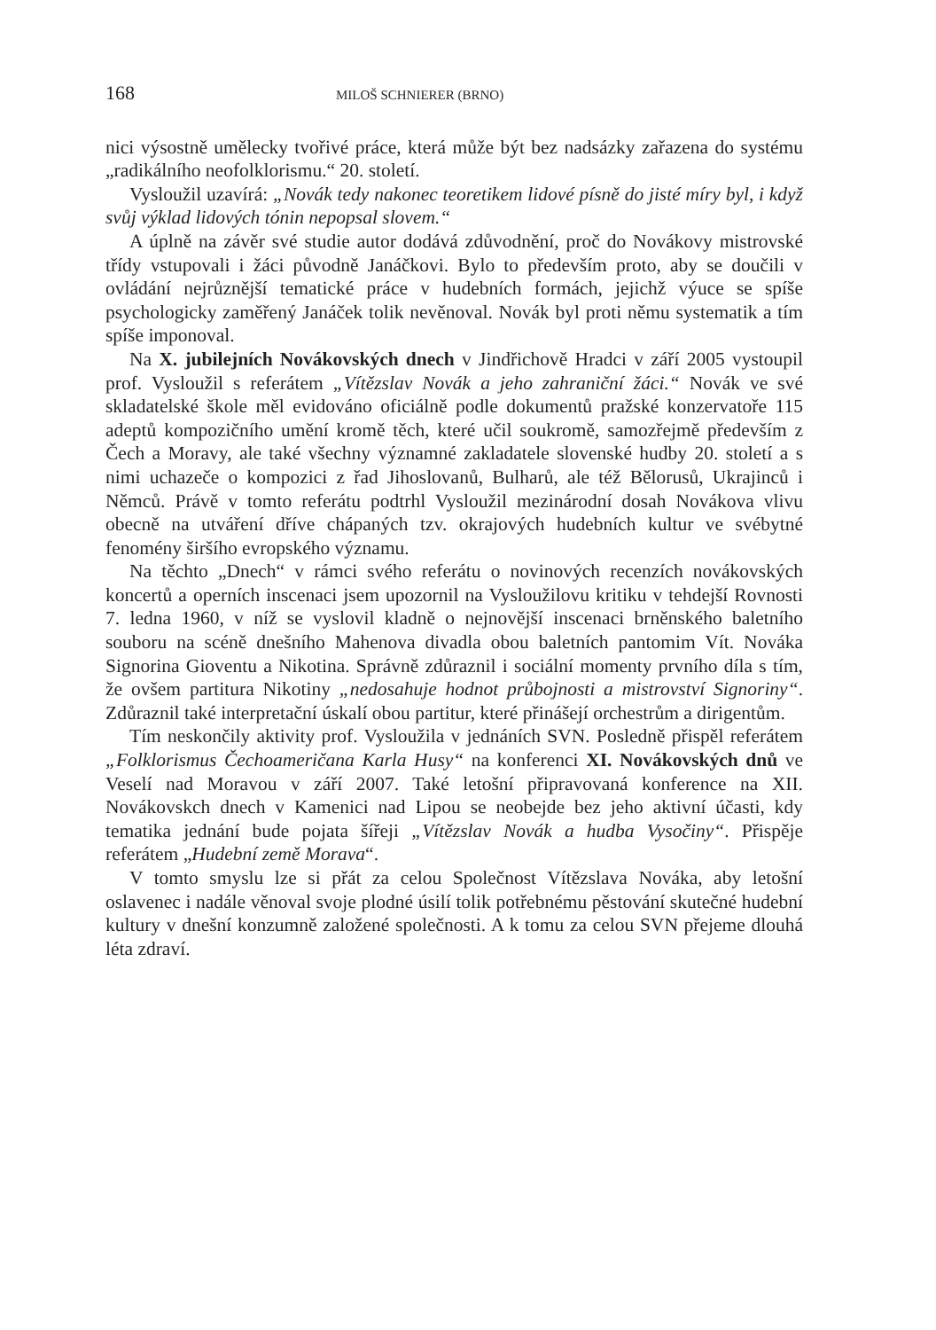168 MILOŠ SCHNIERER (BRNO)
nici výsostně umělecky tvořivé práce, která může být bez nadsázky zařazena do systému „radikálního neofolklorismu.“ 20. století.
Vysloužil uzavírá: „Novák tedy nakonec teoretikem lidové písně do jisté míry byl, i když svůj výklad lidových tónin nepopsal slovem.“
A úplně na závěr své studie autor dodává zdůvodnění, proč do Novákovy mistrovské třídy vstupovali i žáci původně Janáčkovi. Bylo to především proto, aby se doučili v ovládání nejrůznější tematické práce v hudebních formách, jejichž výuce se spíše psychologicky zaměřený Janáček tolik nevěnoval. Novák byl proti němu systematik a tím spíše imponoval.
Na X. jubilejních Novákovských dnech v Jindřichově Hradci v září 2005 vystoupil prof. Vysloužil s referátem „Vítězslav Novák a jeho zahraniční žáci.“ Novák ve své skladatelské škole měl evidováno oficiálně podle dokumentů pražské konzervatoře 115 adeptů kompozičního umění kromě těch, které učil soukromě, samozřejmě především z Čech a Moravy, ale také všechny významné zakladatele slovenské hudby 20. století a s nimi uchazeče o kompozici z řad Jihoslovanů, Bulharů, ale též Bělorusů, Ukrajinců i Němců. Právě v tomto referátu podtrhl Vysloužil mezinárodní dosah Novákova vlivu obecně na utváření dříve chápaných tzv. okrajových hudebních kultur ve svébytné fenomény širšího evropského významu.
Na těchto „Dnech“ v rámci svého referátu o novinových recenzích novákovských koncertů a operních inscenaci jsem upozornil na Vysloužilovu kritiku v tehdejší Rovnosti 7. ledna 1960, v níž se vyslovil kladně o nejnovější inscenaci brněnského baletního souboru na scéně dnešního Mahenova divadla obou baletních pantomim Vít. Nováka Signorina Gioventu a Nikotina. Správně zdůraznil i sociální momenty prvního díla s tím, že ovšem partitura Nikotiny „nedosahuje hodnot průbojnosti a mistrovství Signoriny“. Zdůraznil také interpretační úskalí obou partitur, které přinášejí orchestrům a dirigentům.
Tím neskončily aktivity prof. Vysloužila v jednáních SVN. Posledně přispěl referátem „Folklorismus Čechoameričana Karla Husy“ na konferenci XI. Novákovských dnů ve Veselí nad Moravou v září 2007. Také letošní připravovaná konference na XII. Novákovskch dnech v Kamenici nad Lipou se neobejde bez jeho aktivní účasti, kdy tematika jednání bude pojata šířeji „Vítězslav Novák a hudba Vysočiny“. Přispěje referátem „Hudební země Morava“.
V tomto smyslu lze si přát za celou Společnost Vítězslava Nováka, aby letošní oslavenec i nadále věnoval svoje plodné úsilí tolik potřebnému pěstování skutečné hudební kultury v dnešní konzumně založené společnosti. A k tomu za celou SVN přejeme dlouhá léta zdraví.